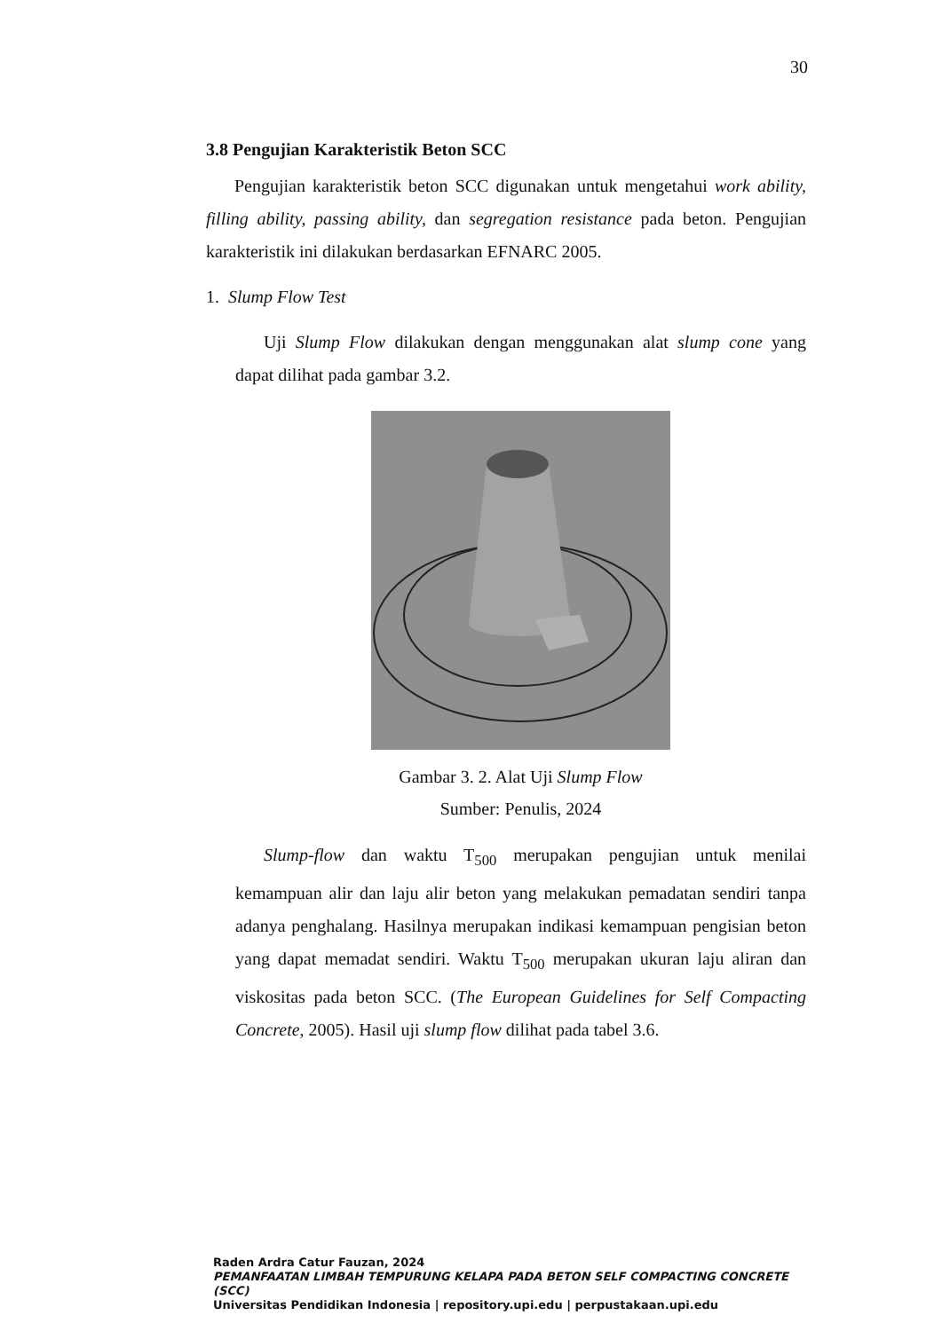30
3.8 Pengujian Karakteristik Beton SCC
Pengujian karakteristik beton SCC digunakan untuk mengetahui work ability, filling ability, passing ability, dan segregation resistance pada beton. Pengujian karakteristik ini dilakukan berdasarkan EFNARC 2005.
1. Slump Flow Test
Uji Slump Flow dilakukan dengan menggunakan alat slump cone yang dapat dilihat pada gambar 3.2.
Gambar 3. 2. Alat Uji Slump Flow
Sumber: Penulis, 2024
Slump-flow dan waktu T<sub>500</sub> merupakan pengujian untuk menilai kemampuan alir dan laju alir beton yang melakukan pemadatan sendiri tanpa adanya penghalang. Hasilnya merupakan indikasi kemampuan pengisian beton yang dapat memadat sendiri. Waktu T<sub>500</sub> merupakan ukuran laju aliran dan viskositas pada beton SCC. (The European Guidelines for Self Compacting Concrete, 2005). Hasil uji slump flow dilihat pada tabel 3.6.
Raden Ardra Catur Fauzan, 2024
PEMANFAATAN LIMBAH TEMPURUNG KELAPA PADA BETON SELF COMPACTING CONCRETE (SCC)
Universitas Pendidikan Indonesia | repository.upi.edu | perpustakaan.upi.edu